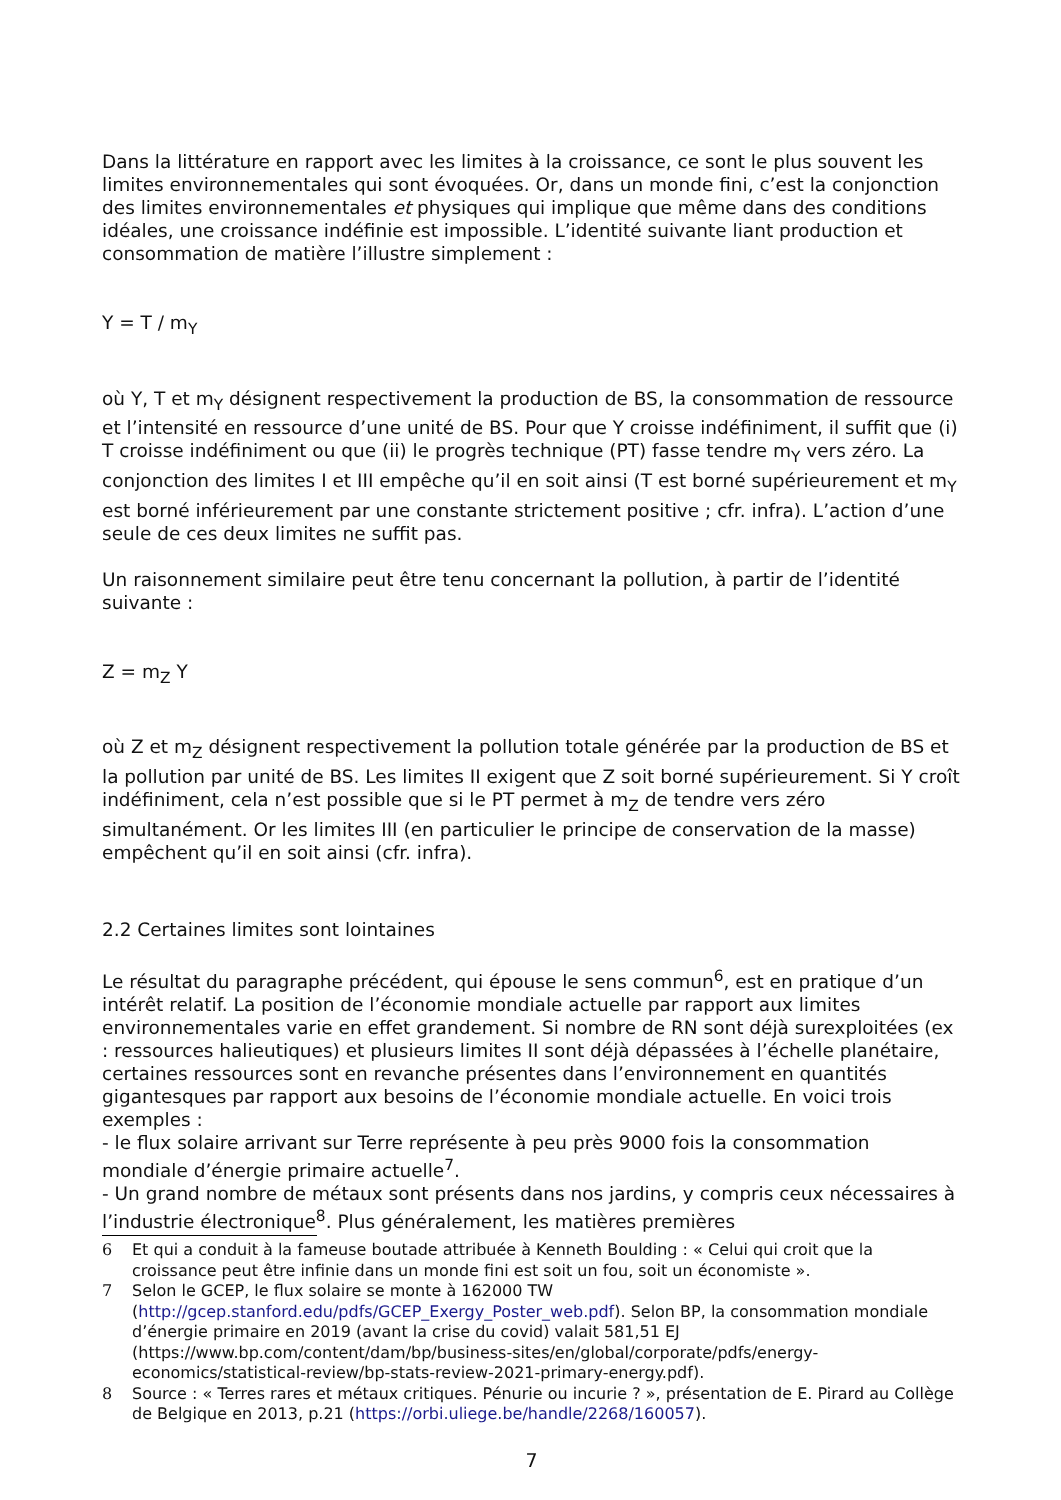Dans la littérature en rapport avec les limites à la croissance, ce sont le plus souvent les limites environnementales qui sont évoquées. Or, dans un monde fini, c’est la conjonction des limites environnementales et physiques qui implique que même dans des conditions idéales, une croissance indéfinie est impossible. L’identité suivante liant production et consommation de matière l’illustre simplement :
Y = T / m<sub>Y</sub>
où Y, T et m<sub>Y</sub> désignent respectivement la production de BS, la consommation de ressource et l’intensité en ressource d’une unité de BS. Pour que Y croisse indéfiniment, il suffit que (i) T croisse indéfiniment ou que (ii) le progrès technique (PT) fasse tendre m<sub>Y</sub> vers zéro. La conjonction des limites I et III empêche qu’il en soit ainsi (T est borné supérieurement et m<sub>Y</sub> est borné inférieurement par une constante strictement positive ; cfr. infra). L’action d’une seule de ces deux limites ne suffit pas.
Un raisonnement similaire peut être tenu concernant la pollution, à partir de l’identité suivante :
Z = m<sub>Z</sub> Y
où Z et m<sub>Z</sub> désignent respectivement la pollution totale générée par la production de BS et la pollution par unité de BS. Les limites II exigent que Z soit borné supérieurement. Si Y croît indéfiniment, cela n’est possible que si le PT permet à m<sub>Z</sub> de tendre vers zéro simultanément. Or les limites III (en particulier le principe de conservation de la masse) empêchent qu’il en soit ainsi (cfr. infra).
2.2 Certaines limites sont lointaines
Le résultat du paragraphe précédent, qui épouse le sens commun<sup>6</sup>, est en pratique d’un intérêt relatif. La position de l’économie mondiale actuelle par rapport aux limites environnementales varie en effet grandement. Si nombre de RN sont déjà surexploitées (ex : ressources halieutiques) et plusieurs limites II sont déjà dépassées à l’échelle planétaire, certaines ressources sont en revanche présentes dans l’environnement en quantités gigantesques par rapport aux besoins de l’économie mondiale actuelle. En voici trois exemples :
- le flux solaire arrivant sur Terre représente à peu près 9000 fois la consommation mondiale d’énergie primaire actuelle<sup>7</sup>.
- Un grand nombre de métaux sont présents dans nos jardins, y compris ceux nécessaires à l’industrie électronique<sup>8</sup>. Plus généralement, les matières premières
6 Et qui a conduit à la fameuse boutade attribuée à Kenneth Boulding : « Celui qui croit que la croissance peut être infinie dans un monde fini est soit un fou, soit un économiste ».
7 Selon le GCEP, le flux solaire se monte à 162000 TW (http://gcep.stanford.edu/pdfs/GCEP_Exergy_Poster_web.pdf). Selon BP, la consommation mondiale d’énergie primaire en 2019 (avant la crise du covid) valait 581,51 EJ (https://www.bp.com/content/dam/bp/business-sites/en/global/corporate/pdfs/energy-economics/statistical-review/bp-stats-review-2021-primary-energy.pdf).
8 Source : « Terres rares et métaux critiques. Pénurie ou incurie ? », présentation de E. Pirard au Collège de Belgique en 2013, p.21 (https://orbi.uliege.be/handle/2268/160057).
7